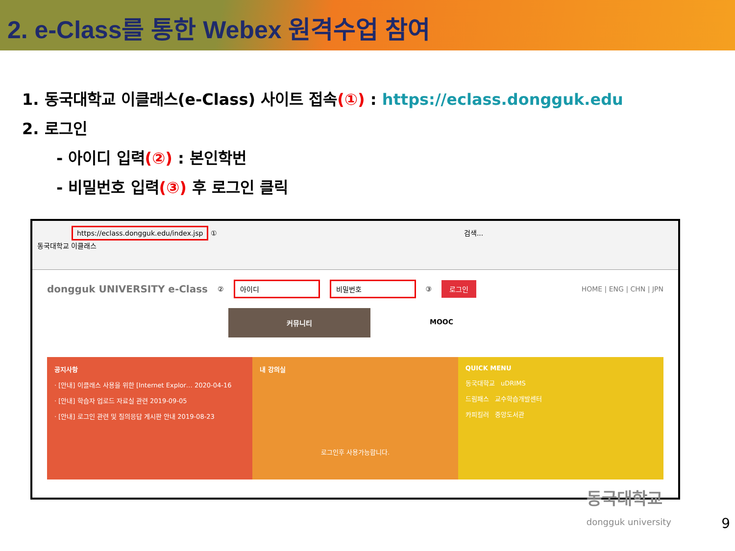2. e-Class를 통한 Webex 원격수업 참여
1. 동국대학교 이클래스(e-Class) 사이트 접속(①) : https://eclass.dongguk.edu
2. 로그인
- 아이디 입력(②) : 본인학번
- 비밀번호 입력(③) 후 로그인 클릭
https://eclass.dongguk.edu/index.jsp ① 검색...
동국대학교 이클래스
dongguk UNIVERSITY e-Class ② 아이디 비밀번호 ③ 로그인 HOME | ENG | CHN | JPN
커뮤니티 MOOC
공지사항
· [안내] 이클래스 사용을 위한 [Internet Explor… 2020-04-16
· [안내] 학습자 업로드 자료실 관련 2019-09-05
· [안내] 로그인 관련 및 질의응답 게시판 안내 2019-08-23
내 강의실
로그인후 사용가능합니다.
QUICK MENU
동국대학교 uDRIMS
드림패스 교수학습개발센터
카피킬러 중앙도서관
동국대학교
dongguk university
9